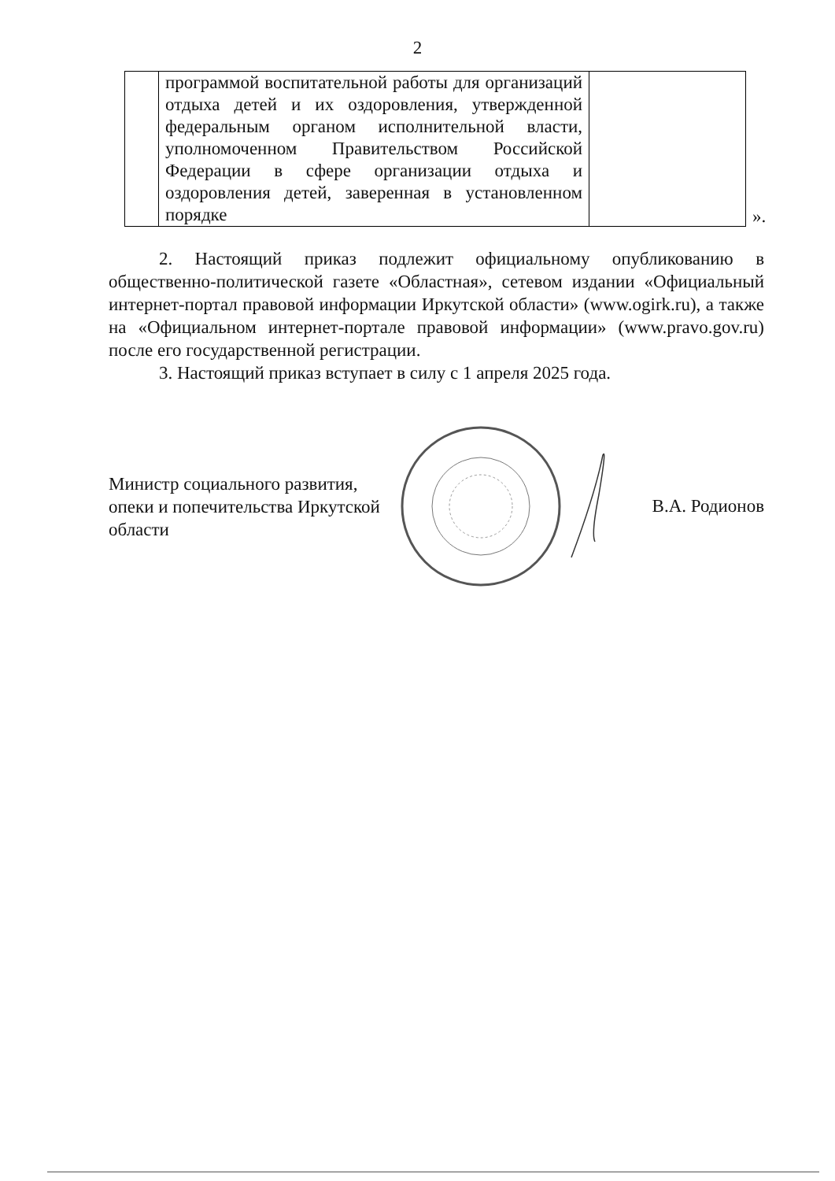2
| | программой воспитательной работы для организаций отдыха детей и их оздоровления, утвержденной федеральным органом исполнительной власти, уполномоченном Правительством Российской Федерации в сфере организации отдыха и оздоровления детей, заверенная в установленном порядке | |
».
2. Настоящий приказ подлежит официальному опубликованию в общественно-политической газете «Областная», сетевом издании «Официальный интернет-портал правовой информации Иркутской области» (www.ogirk.ru), а также на «Официальном интернет-портале правовой информации» (www.pravo.gov.ru) после его государственной регистрации.
3. Настоящий приказ вступает в силу с 1 апреля 2025 года.
Министр социального развития, опеки и попечительства Иркутской области
В.А. Родионов